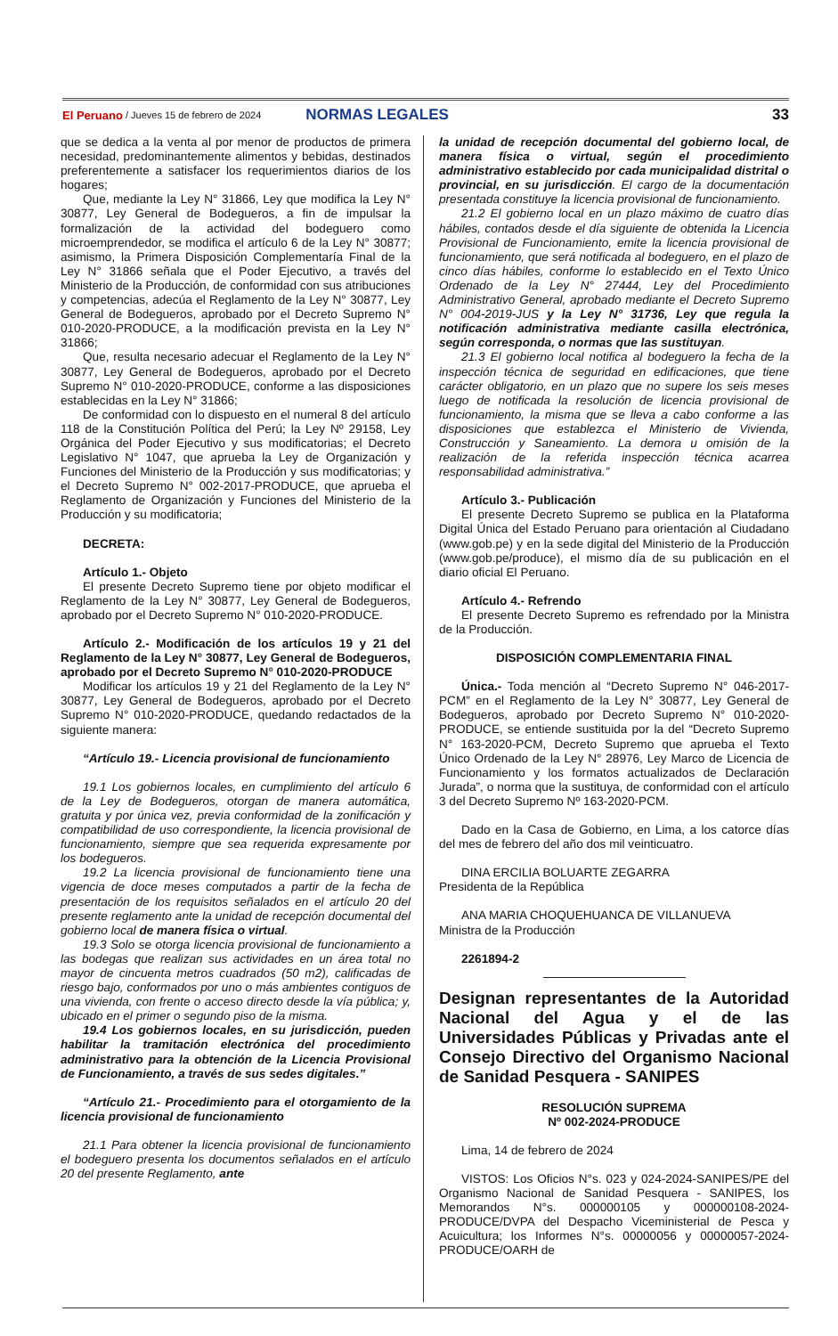El Peruano / Jueves 15 de febrero de 2024 NORMAS LEGALES 33
que se dedica a la venta al por menor de productos de primera necesidad, predominantemente alimentos y bebidas, destinados preferentemente a satisfacer los requerimientos diarios de los hogares;
Que, mediante la Ley N° 31866, Ley que modifica la Ley N° 30877, Ley General de Bodegueros, a fin de impulsar la formalización de la actividad del bodeguero como microemprendedor, se modifica el artículo 6 de la Ley N° 30877; asimismo, la Primera Disposición Complementaría Final de la Ley N° 31866 señala que el Poder Ejecutivo, a través del Ministerio de la Producción, de conformidad con sus atribuciones y competencias, adecúa el Reglamento de la Ley N° 30877, Ley General de Bodegueros, aprobado por el Decreto Supremo N° 010-2020-PRODUCE, a la modificación prevista en la Ley N° 31866;
Que, resulta necesario adecuar el Reglamento de la Ley N° 30877, Ley General de Bodegueros, aprobado por el Decreto Supremo N° 010-2020-PRODUCE, conforme a las disposiciones establecidas en la Ley N° 31866;
De conformidad con lo dispuesto en el numeral 8 del artículo 118 de la Constitución Política del Perú; la Ley Nº 29158, Ley Orgánica del Poder Ejecutivo y sus modificatorias; el Decreto Legislativo N° 1047, que aprueba la Ley de Organización y Funciones del Ministerio de la Producción y sus modificatorias; y el Decreto Supremo N° 002-2017-PRODUCE, que aprueba el Reglamento de Organización y Funciones del Ministerio de la Producción y su modificatoria;
DECRETA:
Artículo 1.- Objeto
El presente Decreto Supremo tiene por objeto modificar el Reglamento de la Ley N° 30877, Ley General de Bodegueros, aprobado por el Decreto Supremo N° 010-2020-PRODUCE.
Artículo 2.- Modificación de los artículos 19 y 21 del Reglamento de la Ley N° 30877, Ley General de Bodegueros, aprobado por el Decreto Supremo N° 010-2020-PRODUCE
Modificar los artículos 19 y 21 del Reglamento de la Ley N° 30877, Ley General de Bodegueros, aprobado por el Decreto Supremo N° 010-2020-PRODUCE, quedando redactados de la siguiente manera:
“Artículo 19.- Licencia provisional de funcionamiento
19.1 Los gobiernos locales, en cumplimiento del artículo 6 de la Ley de Bodegueros, otorgan de manera automática, gratuita y por única vez, previa conformidad de la zonificación y compatibilidad de uso correspondiente, la licencia provisional de funcionamiento, siempre que sea requerida expresamente por los bodegueros.
19.2 La licencia provisional de funcionamiento tiene una vigencia de doce meses computados a partir de la fecha de presentación de los requisitos señalados en el artículo 20 del presente reglamento ante la unidad de recepción documental del gobierno local de manera física o virtual.
19.3 Solo se otorga licencia provisional de funcionamiento a las bodegas que realizan sus actividades en un área total no mayor de cincuenta metros cuadrados (50 m2), calificadas de riesgo bajo, conformados por uno o más ambientes contiguos de una vivienda, con frente o acceso directo desde la vía pública; y, ubicado en el primer o segundo piso de la misma.
19.4 Los gobiernos locales, en su jurisdicción, pueden habilitar la tramitación electrónica del procedimiento administrativo para la obtención de la Licencia Provisional de Funcionamiento, a través de sus sedes digitales.”
“Artículo 21.- Procedimiento para el otorgamiento de la licencia provisional de funcionamiento
21.1 Para obtener la licencia provisional de funcionamiento el bodeguero presenta los documentos señalados en el artículo 20 del presente Reglamento, ante
la unidad de recepción documental del gobierno local, de manera física o virtual, según el procedimiento administrativo establecido por cada municipalidad distrital o provincial, en su jurisdicción. El cargo de la documentación presentada constituye la licencia provisional de funcionamiento.
21.2 El gobierno local en un plazo máximo de cuatro días hábiles, contados desde el día siguiente de obtenida la Licencia Provisional de Funcionamiento, emite la licencia provisional de funcionamiento, que será notificada al bodeguero, en el plazo de cinco días hábiles, conforme lo establecido en el Texto Único Ordenado de la Ley N° 27444, Ley del Procedimiento Administrativo General, aprobado mediante el Decreto Supremo N° 004-2019-JUS y la Ley N° 31736, Ley que regula la notificación administrativa mediante casilla electrónica, según corresponda, o normas que las sustituyan.
21.3 El gobierno local notifica al bodeguero la fecha de la inspección técnica de seguridad en edificaciones, que tiene carácter obligatorio, en un plazo que no supere los seis meses luego de notificada la resolución de licencia provisional de funcionamiento, la misma que se lleva a cabo conforme a las disposiciones que establezca el Ministerio de Vivienda, Construcción y Saneamiento. La demora u omisión de la realización de la referida inspección técnica acarrea responsabilidad administrativa.”
Artículo 3.- Publicación
El presente Decreto Supremo se publica en la Plataforma Digital Única del Estado Peruano para orientación al Ciudadano (www.gob.pe) y en la sede digital del Ministerio de la Producción (www.gob.pe/produce), el mismo día de su publicación en el diario oficial El Peruano.
Artículo 4.- Refrendo
El presente Decreto Supremo es refrendado por la Ministra de la Producción.
DISPOSICIÓN COMPLEMENTARIA FINAL
Única.- Toda mención al “Decreto Supremo N° 046-2017-PCM” en el Reglamento de la Ley N° 30877, Ley General de Bodegueros, aprobado por Decreto Supremo N° 010-2020-PRODUCE, se entiende sustituida por la del “Decreto Supremo N° 163-2020-PCM, Decreto Supremo que aprueba el Texto Único Ordenado de la Ley N° 28976, Ley Marco de Licencia de Funcionamiento y los formatos actualizados de Declaración Jurada”, o norma que la sustituya, de conformidad con el artículo 3 del Decreto Supremo Nº 163-2020-PCM.
Dado en la Casa de Gobierno, en Lima, a los catorce días del mes de febrero del año dos mil veinticuatro.
DINA ERCILIA BOLUARTE ZEGARRA
Presidenta de la República
ANA MARIA CHOQUEHUANCA DE VILLANUEVA
Ministra de la Producción
2261894-2
Designan representantes de la Autoridad Nacional del Agua y el de las Universidades Públicas y Privadas ante el Consejo Directivo del Organismo Nacional de Sanidad Pesquera - SANIPES
RESOLUCIÓN SUPREMA
Nº 002-2024-PRODUCE
Lima, 14 de febrero de 2024
VISTOS: Los Oficios N°s. 023 y 024-2024-SANIPES/PE del Organismo Nacional de Sanidad Pesquera - SANIPES, los Memorandos N°s. 000000105 y 000000108-2024-PRODUCE/DVPA del Despacho Viceministerial de Pesca y Acuicultura; los Informes N°s. 00000056 y 00000057-2024-PRODUCE/OARH de